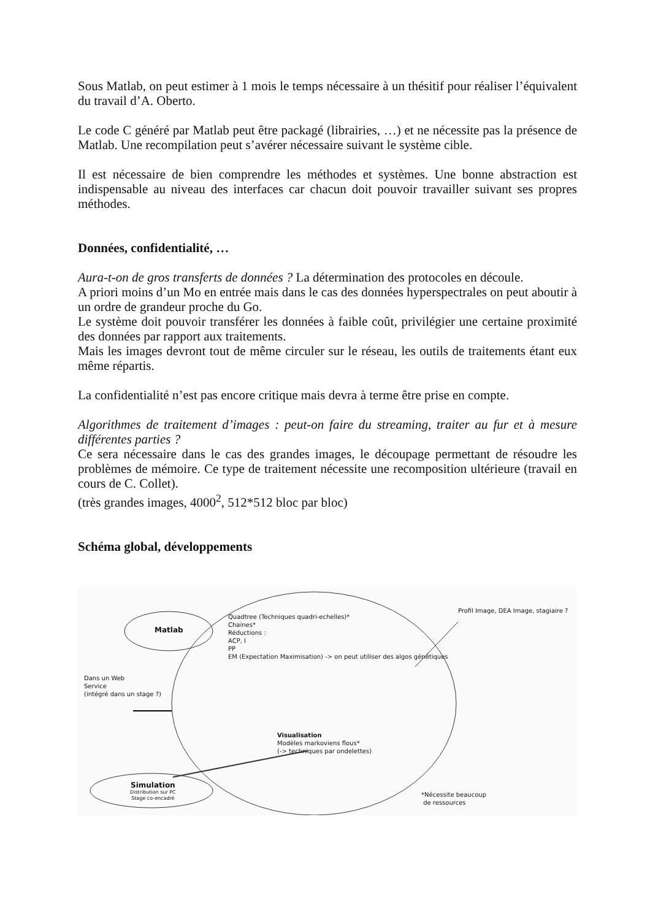Sous Matlab, on peut estimer à 1 mois le temps nécessaire à un thésitif pour réaliser l’équivalent du travail d’A. Oberto.
Le code C généré par Matlab peut être packagé (librairies, …) et ne nécessite pas la présence de Matlab. Une recompilation peut s’avérer nécessaire suivant le système cible.
Il est nécessaire de bien comprendre les méthodes et systèmes. Une bonne abstraction est indispensable au niveau des interfaces car chacun doit pouvoir travailler suivant ses propres méthodes.
Données, confidentialité, …
Aura-t-on de gros transferts de données ? La détermination des protocoles en découle.
A priori moins d’un Mo en entrée mais dans le cas des données hyperspectrales on peut aboutir à un ordre de grandeur proche du Go.
Le système doit pouvoir transférer les données à faible coût, privilégier une certaine proximité des données par rapport aux traitements.
Mais les images devront tout de même circuler sur le réseau, les outils de traitements étant eux même répartis.
La confidentialité n’est pas encore critique mais devra à terme être prise en compte.
Algorithmes de traitement d’images : peut-on faire du streaming, traiter au fur et à mesure différentes parties ?
Ce sera nécessaire dans le cas des grandes images, le découpage permettant de résoudre les problèmes de mémoire. Ce type de traitement nécessite une recomposition ultérieure (travail en cours de C. Collet).
(très grandes images, 4000<sup>2</sup>, 512*512 bloc par bloc)
Schéma global, développements
Matlab
Quadtree (Techniques quadri-echelles)*
Chaines*
Réductions :
ACP, I
PP
EM (Expectation Maximisation) -> on peut utiliser des algos génétiques
Profil Image, DEA Image, stagiaire ?
Dans un Web
Service
(intégré dans un stage ?)
Visualisation
Modèles markoviens flous*
(-> techniques par ondelettes)
Simulation
Distribution sur PC
Stage co-encadré
*Nécessite beaucoup
de ressources